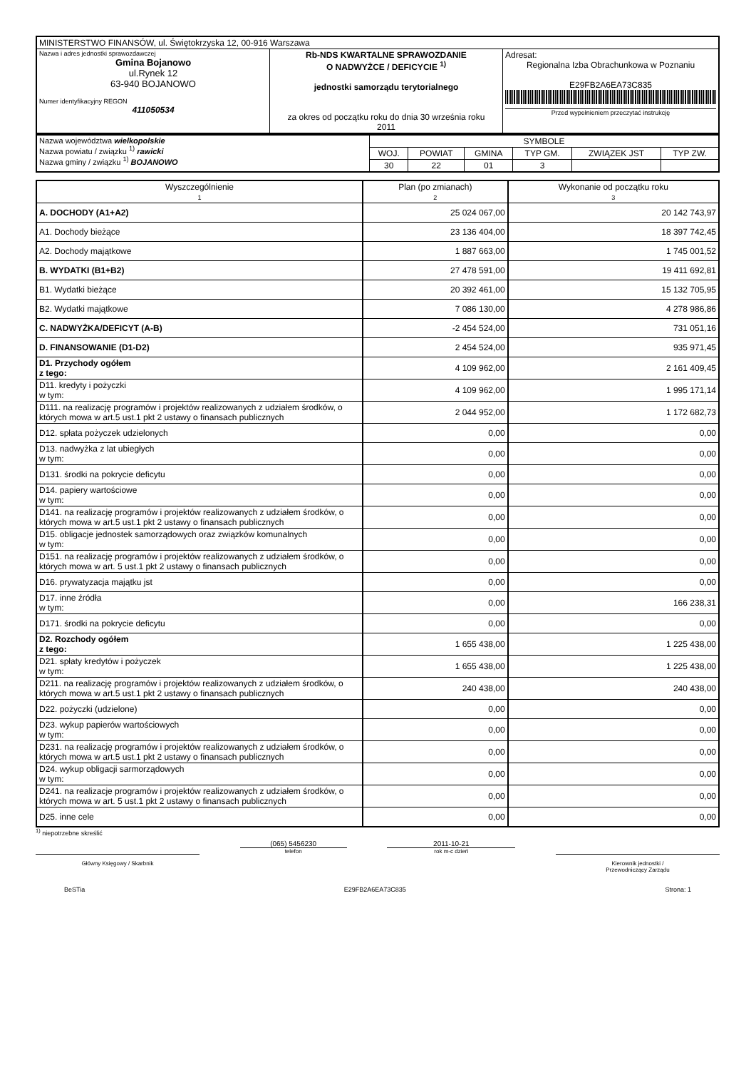| MINISTERSTWO FINANSÓW, ul. Świętokrzyska 12, 00-916 Warszawa | | |
| Nazwa i adres jednostki sprawozdawczej Gmina Bojanowo ul.Rynek 12 63-940 BOJANOWO Numer identyfikacyjny REGON 411050534 | Rb-NDS KWARTALNE SPRAWOZDANIE O NADWYŻCE / DEFICYCIE <sup>1)</sup> jednostki samorządu terytorialnego za okres od początku roku do dnia 30 września roku 2011 | Adresat: Regionalna Izba Obrachunkowa w Poznaniu E29FB2A6EA73C835 Przed wypełnieniem przeczytać instrukcję |
| Nazwa województwa wielkopolskie Nazwa powiatu / związku <sup>1)</sup> rawicki Nazwa gminy / związku <sup>1)</sup> BOJANOWO | SYMBOLE | | | | | |
| | WOJ. | POWIAT | GMINA | TYP GM. | ZWIĄZEK JST | TYP ZW. |
| | 30 | 22 | 01 | 3 | | |
| Wyszczególnienie 1 | Plan (po zmianach) 2 | Wykonanie od początku roku 3 |
| A. DOCHODY (A1+A2) | 25 024 067,00 | 20 142 743,97 |
| A1. Dochody bieżące | 23 136 404,00 | 18 397 742,45 |
| A2. Dochody majątkowe | 1 887 663,00 | 1 745 001,52 |
| B. WYDATKI (B1+B2) | 27 478 591,00 | 19 411 692,81 |
| B1. Wydatki bieżące | 20 392 461,00 | 15 132 705,95 |
| B2. Wydatki majątkowe | 7 086 130,00 | 4 278 986,86 |
| C. NADWYŻKA/DEFICYT (A-B) | -2 454 524,00 | 731 051,16 |
| D. FINANSOWANIE (D1-D2) | 2 454 524,00 | 935 971,45 |
| D1. Przychody ogółem z tego: | 4 109 962,00 | 2 161 409,45 |
| D11. kredyty i pożyczki w tym: | 4 109 962,00 | 1 995 171,14 |
| D111. na realizację programów i projektów realizowanych z udziałem środków, o których mowa w art.5 ust.1 pkt 2 ustawy o finansach publicznych | 2 044 952,00 | 1 172 682,73 |
| D12. spłata pożyczek udzielonych | 0,00 | 0,00 |
| D13. nadwyżka z lat ubiegłych w tym: | 0,00 | 0,00 |
| D131. środki na pokrycie deficytu | 0,00 | 0,00 |
| D14. papiery wartościowe w tym: | 0,00 | 0,00 |
| D141. na realizację programów i projektów realizowanych z udziałem środków, o których mowa w art.5 ust.1 pkt 2 ustawy o finansach publicznych | 0,00 | 0,00 |
| D15. obligacje jednostek samorządowych oraz związków komunalnych w tym: | 0,00 | 0,00 |
| D151. na realizację programów i projektów realizowanych z udziałem środków, o których mowa w art. 5 ust.1 pkt 2 ustawy o finansach publicznych | 0,00 | 0,00 |
| D16. prywatyzacja majątku jst | 0,00 | 0,00 |
| D17. inne źródła w tym: | 0,00 | 166 238,31 |
| D171. środki na pokrycie deficytu | 0,00 | 0,00 |
| D2. Rozchody ogółem z tego: | 1 655 438,00 | 1 225 438,00 |
| D21. spłaty kredytów i pożyczek w tym: | 1 655 438,00 | 1 225 438,00 |
| D211. na realizację programów i projektów realizowanych z udziałem środków, o których mowa w art.5 ust.1 pkt 2 ustawy o finansach publicznych | 240 438,00 | 240 438,00 |
| D22. pożyczki (udzielone) | 0,00 | 0,00 |
| D23. wykup papierów wartościowych w tym: | 0,00 | 0,00 |
| D231. na realizację programów i projektów realizowanych z udziałem środków, o których mowa w art.5 ust.1 pkt 2 ustawy o finansach publicznych | 0,00 | 0,00 |
| D24. wykup obligacji sarmorządowych w tym: | 0,00 | 0,00 |
| D241. na realizacje programów i projektów realizowanych z udziałem środków, o których mowa w art. 5 ust.1 pkt 2 ustawy o finansach publicznych | 0,00 | 0,00 |
| D25. inne cele | 0,00 | 0,00 |
<sup>1)</sup> niepotrzebne skreślić
Główny Księgowy / Skarbnik
(065) 5456230
telefon
2011-10-21
rok m-c dzień
Kierownik jednostki /
Przewodniczący Zarządu
BeSTia E29FB2A6EA73C835 Strona: 1